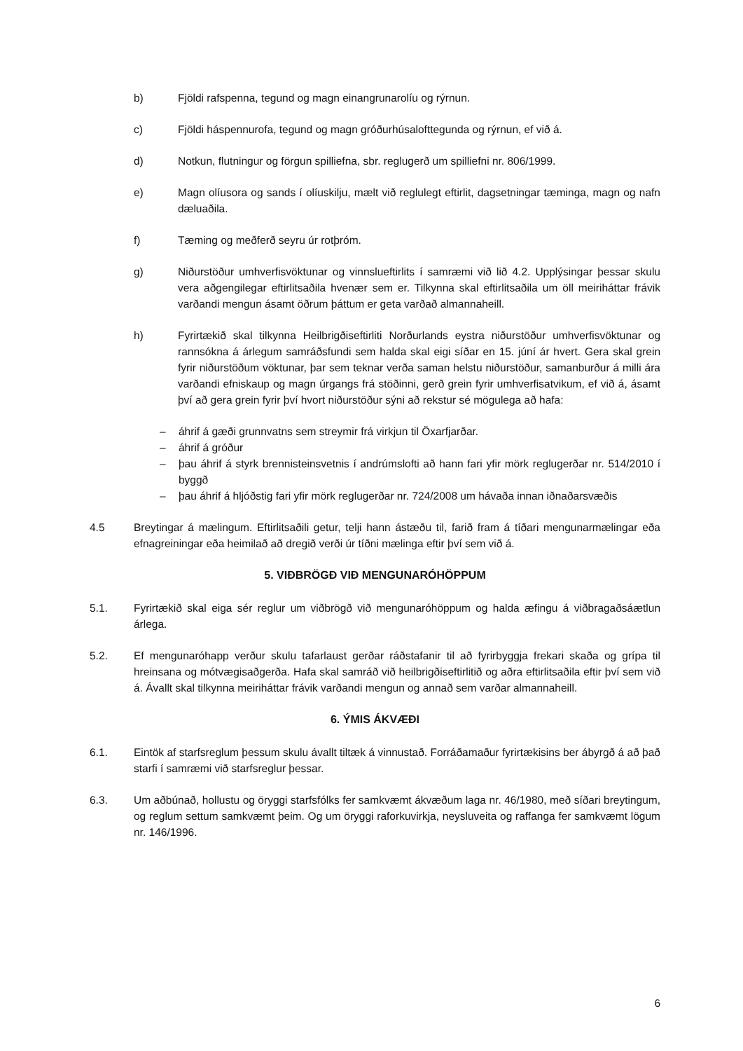b) Fjöldi rafspenna, tegund og magn einangrunarolíu og rýrnun.
c) Fjöldi háspennurofa, tegund og magn gróðurhúsalofttegunda og rýrnun, ef við á.
d) Notkun, flutningur og förgun spilliefna, sbr. reglugerð um spilliefni nr. 806/1999.
e) Magn olíusora og sands í olíuskilju, mælt við reglulegt eftirlit, dagsetningar tæminga, magn og nafn dæluaðila.
f) Tæming og meðferð seyru úr rotþróm.
g) Niðurstöður umhverfisvöktunar og vinnslueftirlits í samræmi við lið 4.2. Upplýsingar þessar skulu vera aðgengilegar eftirlitsaðila hvenær sem er. Tilkynna skal eftirlitsaðila um öll meiriháttar frávik varðandi mengun ásamt öðrum þáttum er geta varðað almannaheill.
h) Fyrirtækið skal tilkynna Heilbrigðiseftirliti Norðurlands eystra niðurstöður umhverfisvöktunar og rannsókna á árlegum samráðsfundi sem halda skal eigi síðar en 15. júní ár hvert. Gera skal grein fyrir niðurstöðum vöktunar, þar sem teknar verða saman helstu niðurstöður, samanburður á milli ára varðandi efniskaup og magn úrgangs frá stöðinni, gerð grein fyrir umhverfisatvikum, ef við á, ásamt því að gera grein fyrir því hvort niðurstöður sýni að rekstur sé mögulega að hafa:
– áhrif á gæði grunnvatns sem streymir frá virkjun til Öxarfjarðar.
– áhrif á gróður
– þau áhrif á styrk brennisteinsvetnis í andrúmslofti að hann fari yfir mörk reglugerðar nr. 514/2010 í byggð
– þau áhrif á hljóðstig fari yfir mörk reglugerðar nr. 724/2008 um hávaða innan iðnaðarsvæðis
4.5 Breytingar á mælingum. Eftirlitsaðili getur, telji hann ástæðu til, farið fram á tíðari mengunarmælingar eða efnagreiningar eða heimilað að dregið verði úr tíðni mælinga eftir því sem við á.
5. VIÐBRÖGÐ VIÐ MENGUNARÓHÖPPUM
5.1. Fyrirtækið skal eiga sér reglur um viðbrögð við mengunaróhöppum og halda æfingu á viðbragaðsáætlun árlega.
5.2. Ef mengunaróhapp verður skulu tafarlaust gerðar ráðstafanir til að fyrirbyggja frekari skaða og grípa til hreinsana og mótvægisaðgerða. Hafa skal samráð við heilbrigðiseftirlitið og aðra eftirlitsaðila eftir því sem við á. Ávallt skal tilkynna meiriháttar frávik varðandi mengun og annað sem varðar almannaheill.
6. ÝMIS ÁKVÆÐI
6.1. Eintök af starfsreglum þessum skulu ávallt tiltæk á vinnustað. Forráðamaður fyrirtækisins ber ábyrgð á að það starfi í samræmi við starfsreglur þessar.
6.3. Um aðbúnað, hollustu og öryggi starfsfólks fer samkvæmt ákvæðum laga nr. 46/1980, með síðari breytingum, og reglum settum samkvæmt þeim. Og um öryggi raforkuvirkja, neysluveita og raffanga fer samkvæmt lögum nr. 146/1996.
6